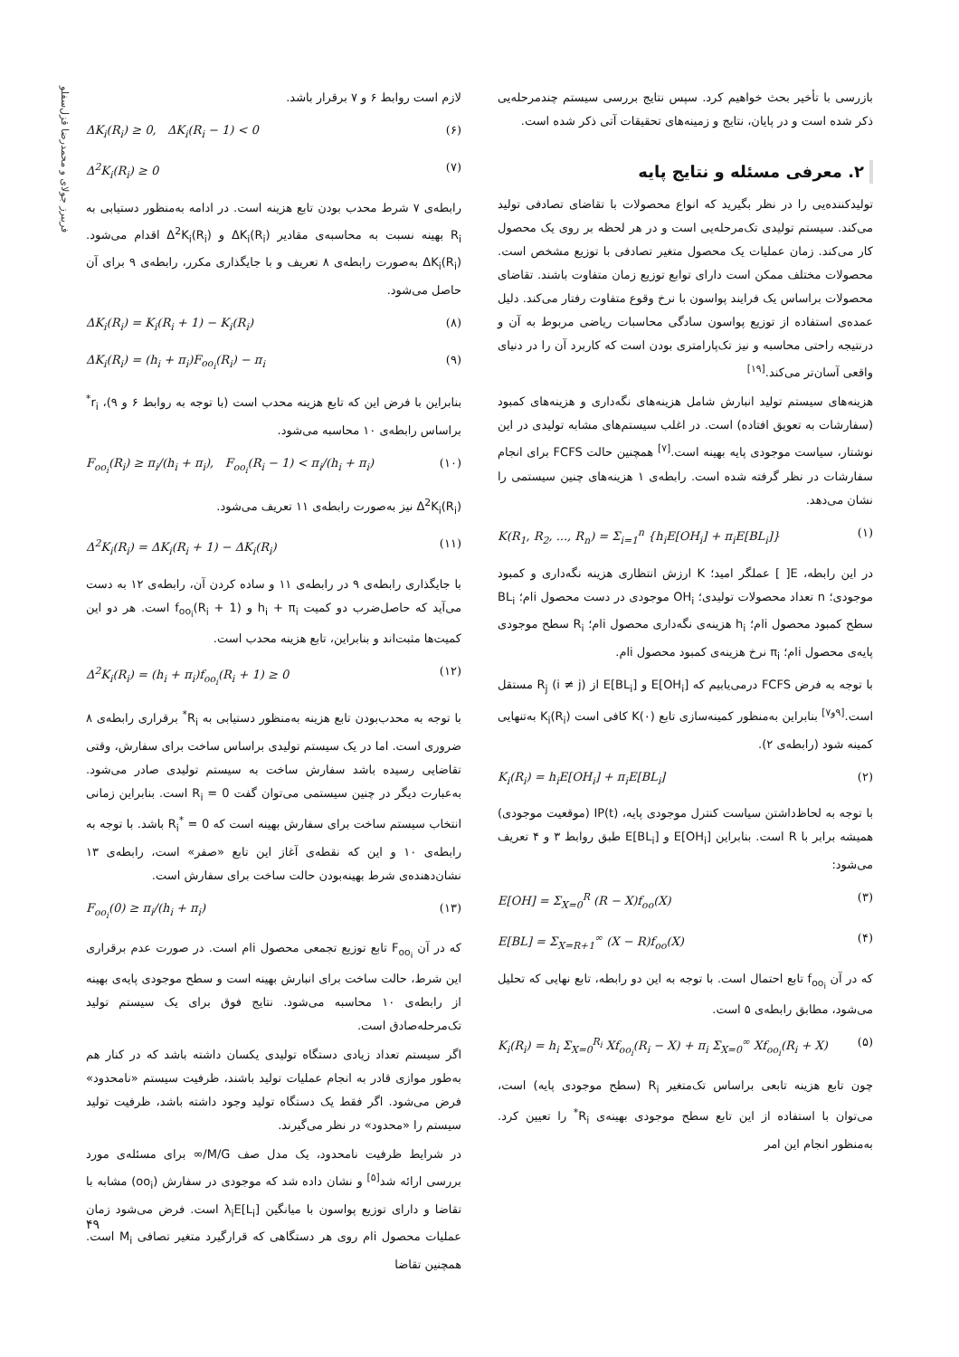فریبرز جولای و محمدرضا قزل‌سفلو
بازرسی با تأخیر بحث خواهیم کرد. سپس نتایج بررسی سیستم چندمرحله‌یی ذکر شده است و در پایان، نتایج و زمینه‌های تحقیقات آتی ذکر شده است.
۲. معرفی مسئله و نتایج پایه
تولیدکننده‌یی را در نظر بگیرید که انواع محصولات با تقاضای تصادفی تولید می‌کند. سیستم تولیدی تک‌مرحله‌یی است و در هر لحظه بر روی یک محصول کار می‌کند. زمان عملیات یک محصول متغیر تصادفی با توزیع مشخص است. محصولات مختلف ممکن است دارای توابع توزیع زمان متفاوت باشند. تقاضای محصولات براساس یک فرایند پواسون با نرخ وقوع متفاوت رفتار می‌کند. دلیل عمده‌ی استفاده از توزیع پواسون سادگی محاسبات ریاضی مربوط به آن و درنتیجه راحتی محاسبه و نیز تک‌پارامتری بودن است که کاربرد آن را در دنیای واقعی آسان‌تر می‌کند.<sup>[۱۹]</sup>
هزینه‌های سیستم تولید انبارش شامل هزینه‌های نگه‌داری و هزینه‌های کمبود (سفارشات به تعویق افتاده) است. در اغلب سیستم‌های مشابه تولیدی در این نوشتار، سیاست موجودی پایه بهینه است.<sup>[۷]</sup> همچنین حالت FCFS برای انجام سفارشات در نظر گرفته شده است. رابطه‌ی ۱ هزینه‌های چنین سیستمی را نشان می‌دهد.
K(R<sub>1</sub>, R<sub>2</sub>, ..., R<sub>n</sub>) = Σ<sub>i=1</sub><sup>n</sup> {h<sub>i</sub>E[OH<sub>i</sub>] + π<sub>i</sub>E[BL<sub>i</sub>]} (۱)
در این رابطه، E[ ] عملگر امید؛ K ارزش انتظاری هزینه نگه‌داری و کمبود موجودی؛ n تعداد محصولات تولیدی؛ OH<sub>i</sub> موجودی در دست محصول iام؛ BL<sub>i</sub> سطح کمبود محصول iام؛ h<sub>i</sub> هزینه‌ی نگه‌داری محصول iام؛ R<sub>i</sub> سطح موجودی پایه‌ی محصول iام؛ π<sub>i</sub> نرخ هزینه‌ی کمبود محصول iام.
با توجه به فرض FCFS درمی‌یابیم که E[OH<sub>i</sub>] و E[BL<sub>i</sub>] از R<sub>j</sub> (i ≠ j) مستقل است.<sup>[۹و۷]</sup> بنابراین به‌منظور کمینه‌سازی تابع K(۰) کافی است K<sub>i</sub>(R<sub>i</sub>) به‌تنهایی کمینه شود (رابطه‌ی ۲).
K<sub>i</sub>(R<sub>i</sub>) = h<sub>i</sub>E[OH<sub>i</sub>] + π<sub>i</sub>E[BL<sub>i</sub>] (۲)
با توجه به لحاظ‌داشتن سیاست کنترل موجودی پایه، IP(t) (موقعیت موجودی) همیشه برابر با R است. بنابراین E[OH<sub>i</sub>] و E[BL<sub>i</sub>] طبق روابط ۳ و ۴ تعریف می‌شود:
E[OH] = Σ<sub>X=0</sub><sup>R</sup> (R − X)f<sub>oo</sub>(X) (۳)
E[BL] = Σ<sub>X=R+1</sub><sup>∞</sup> (X − R)f<sub>oo</sub>(X) (۴)
که در آن f<sub>oo<sub>i</sub></sub> تابع احتمال است. با توجه به این دو رابطه، تابع نهایی که تحلیل می‌شود، مطابق رابطه‌ی ۵ است.
K<sub>i</sub>(R<sub>i</sub>) = h<sub>i</sub> Σ<sub>X=0</sub><sup>R<sub>i</sub></sup> Xf<sub>oo<sub>i</sub></sub>(R<sub>i</sub> − X) + π<sub>i</sub> Σ<sub>X=0</sub><sup>∞</sup> Xf<sub>oo<sub>i</sub></sub>(R<sub>i</sub> + X) (۵)
چون تابع هزینه تابعی براساس تک‌متغیر R<sub>i</sub> (سطح موجودی پایه) است، می‌توان با استفاده از این تابع سطح موجودی بهینه‌ی R<sub>i</sub><sup>*</sup> را تعیین کرد. به‌منظور انجام این امر
لازم است روابط ۶ و ۷ برقرار باشد.
ΔK<sub>i</sub>(R<sub>i</sub>) ≥ 0, ΔK<sub>i</sub>(R<sub>i</sub> − 1) < 0 (۶)
Δ<sup>2</sup>K<sub>i</sub>(R<sub>i</sub>) ≥ 0 (۷)
رابطه‌ی ۷ شرط محدب بودن تابع هزینه است. در ادامه به‌منظور دستیابی به R<sub>i</sub> بهینه نسبت به محاسبه‌ی مقادیر ΔK<sub>i</sub>(R<sub>i</sub>) و Δ<sup>2</sup>K<sub>i</sub>(R<sub>i</sub>) اقدام می‌شود. ΔK<sub>i</sub>(R<sub>i</sub>) به‌صورت رابطه‌ی ۸ تعریف و با جایگذاری مکرر، رابطه‌ی ۹ برای آن حاصل می‌شود.
ΔK<sub>i</sub>(R<sub>i</sub>) = K<sub>i</sub>(R<sub>i</sub> + 1) − K<sub>i</sub>(R<sub>i</sub>) (۸)
ΔK<sub>i</sub>(R<sub>i</sub>) = (h<sub>i</sub> + π<sub>i</sub>)F<sub>oo<sub>i</sub></sub>(R<sub>i</sub>) − π<sub>i</sub> (۹)
بنابراین با فرض این که تابع هزینه محدب است (با توجه به روابط ۶ و ۹)، r<sub>i</sub><sup>*</sup> براساس رابطه‌ی ۱۰ محاسبه می‌شود.
F<sub>oo<sub>i</sub></sub>(R<sub>i</sub>) ≥ π<sub>i</sub>/(h<sub>i</sub> + π<sub>i</sub>), F<sub>oo<sub>i</sub></sub>(R<sub>i</sub> − 1) < π<sub>i</sub>/(h<sub>i</sub> + π<sub>i</sub>) (۱۰)
Δ<sup>2</sup>K<sub>i</sub>(R<sub>i</sub>) نیز به‌صورت رابطه‌ی ۱۱ تعریف می‌شود.
Δ<sup>2</sup>K<sub>i</sub>(R<sub>i</sub>) = ΔK<sub>i</sub>(R<sub>i</sub> + 1) − ΔK<sub>i</sub>(R<sub>i</sub>) (۱۱)
با جایگذاری رابطه‌ی ۹ در رابطه‌ی ۱۱ و ساده کردن آن، رابطه‌ی ۱۲ به دست می‌آید که حاصل‌ضرب دو کمیت h<sub>i</sub> + π<sub>i</sub> و f<sub>oo<sub>i</sub></sub>(R<sub>i</sub> + 1) است. هر دو این کمیت‌ها مثبت‌اند و بنابراین، تابع هزینه محدب است.
Δ<sup>2</sup>K<sub>i</sub>(R<sub>i</sub>) = (h<sub>i</sub> + π<sub>i</sub>)f<sub>oo<sub>i</sub></sub>(R<sub>i</sub> + 1) ≥ 0 (۱۲)
با توجه به محدب‌بودن تابع هزینه به‌منظور دستیابی به R<sub>i</sub><sup>*</sup> برقراری رابطه‌ی ۸ ضروری است. اما در یک سیستم تولیدی براساس ساخت برای سفارش، وقتی تقاضایی رسیده باشد سفارش ساخت به سیستم تولیدی صادر می‌شود. به‌عبارت دیگر در چنین سیستمی می‌توان گفت R<sub>i</sub> = 0 است. بنابراین زمانی انتخاب سیستم ساخت برای سفارش بهینه است که R<sub>i</sub><sup>*</sup> = 0 باشد. با توجه به رابطه‌ی ۱۰ و این که نقطه‌ی آغاز این تابع «صفر» است، رابطه‌ی ۱۳ نشان‌دهنده‌ی شرط بهینه‌بودن حالت ساخت برای سفارش است.
F<sub>oo<sub>i</sub></sub>(0) ≥ π<sub>i</sub>/(h<sub>i</sub> + π<sub>i</sub>) (۱۳)
که در آن F<sub>oo<sub>i</sub></sub> تابع توزیع تجمعی محصول iام است. در صورت عدم برقراری این شرط، حالت ساخت برای انبارش بهینه است و سطح موجودی پایه‌ی بهینه از رابطه‌ی ۱۰ محاسبه می‌شود. نتایج فوق برای یک سیستم تولید تک‌مرحله‌صادق است.
اگر سیستم تعداد زیادی دستگاه تولیدی یکسان داشته باشد که در کنار هم به‌طور موازی قادر به انجام عملیات تولید باشند، ظرفیت سیستم «نامحدود» فرض می‌شود. اگر فقط یک دستگاه تولید وجود داشته باشد، ظرفیت تولید سیستم را «محدود» در نظر می‌گیرند.
در شرایط ظرفیت نامحدود، یک مدل صف M/G/∞ برای مسئله‌ی مورد بررسی ارائه شد<sup>[۵]</sup> و نشان داده شد که موجودی در سفارش (oo<sub>i</sub>) مشابه با تقاضا و دارای توزیع پواسون با میانگین λ<sub>i</sub>E[L<sub>i</sub>] است. فرض می‌شود زمان عملیات محصول iام روی هر دستگاهی که قرارگیرد متغیر تصافی M<sub>i</sub> است. همچنین تقاضا
۴۹